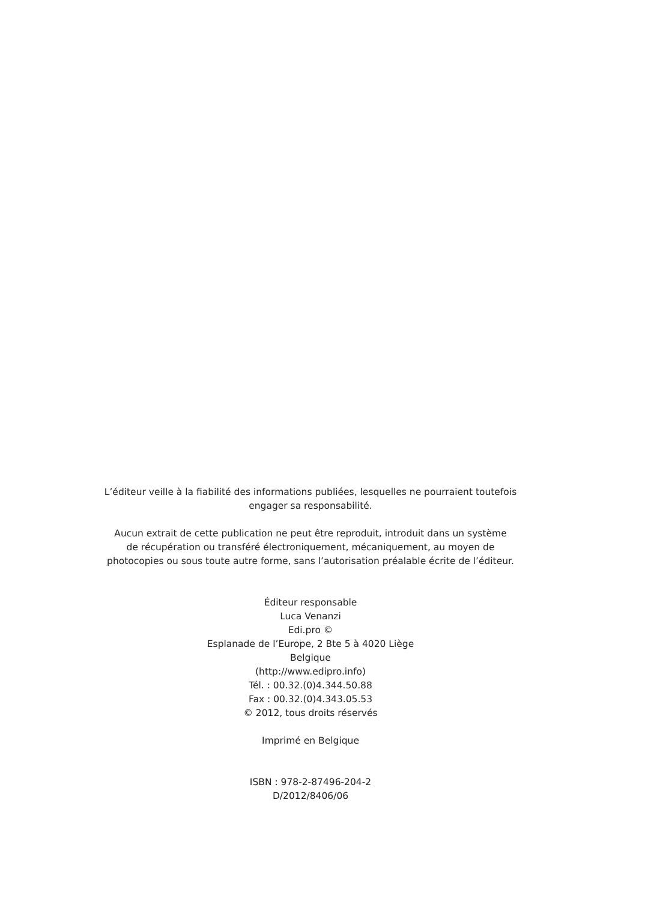L’éditeur veille à la fiabilité des informations publiées, lesquelles ne pourraient toutefois
engager sa responsabilité.
Aucun extrait de cette publication ne peut être reproduit, introduit dans un système
de récupération ou transféré électroniquement, mécaniquement, au moyen de
photocopies ou sous toute autre forme, sans l’autorisation préalable écrite de l’éditeur.
Éditeur responsable
Luca Venanzi
Edi.pro ©
Esplanade de l’Europe, 2 Bte 5 à 4020 Liège
Belgique
(http://www.edipro.info)
Tél. : 00.32.(0)4.344.50.88
Fax : 00.32.(0)4.343.05.53
© 2012, tous droits réservés
Imprimé en Belgique
ISBN : 978-2-87496-204-2
D/2012/8406/06